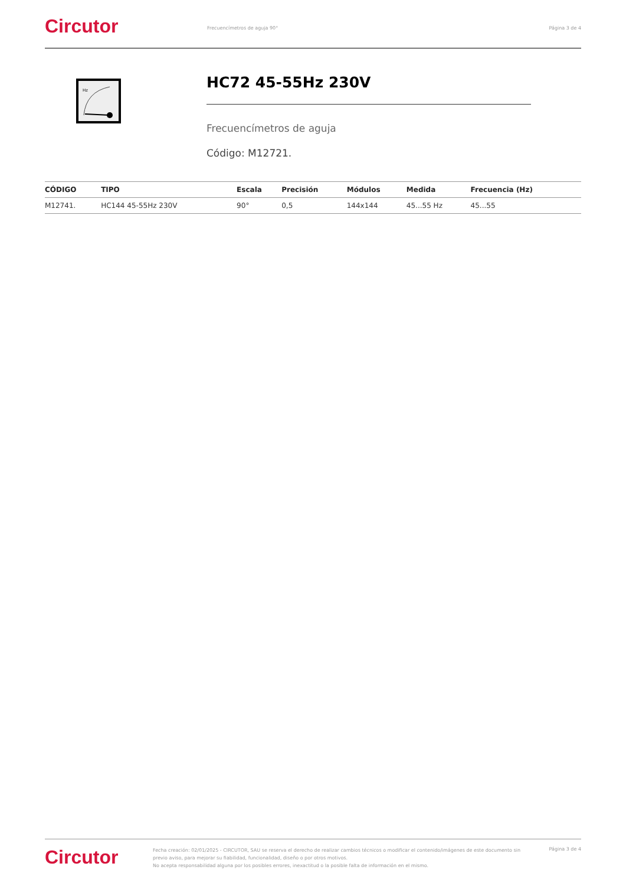Circutor
Frecuencímetros de aguja 90° Página 3 de 4
Hz
HC72 45-55Hz 230V
Frecuencímetros de aguja
Código: M12721.
| CÓDIGO | TIPO | Escala | Precisión | Módulos | Medida | Frecuencia (Hz) |
| --- | --- | --- | --- | --- | --- | --- |
| M12741. | HC144 45-55Hz 230V | 90° | 0,5 | 144x144 | 45...55 Hz | 45...55 |
Circutor
Fecha creación: 02/01/2025 - CIRCUTOR, SAU se reserva el derecho de realizar cambios técnicos o modificar el contenido/imágenes de este documento sin previo aviso, para mejorar su fiabilidad, funcionalidad, diseño o por otros motivos.
No acepta responsabilidad alguna por los posibles errores, inexactitud o la posible falta de información en el mismo.
Página 3 de 4